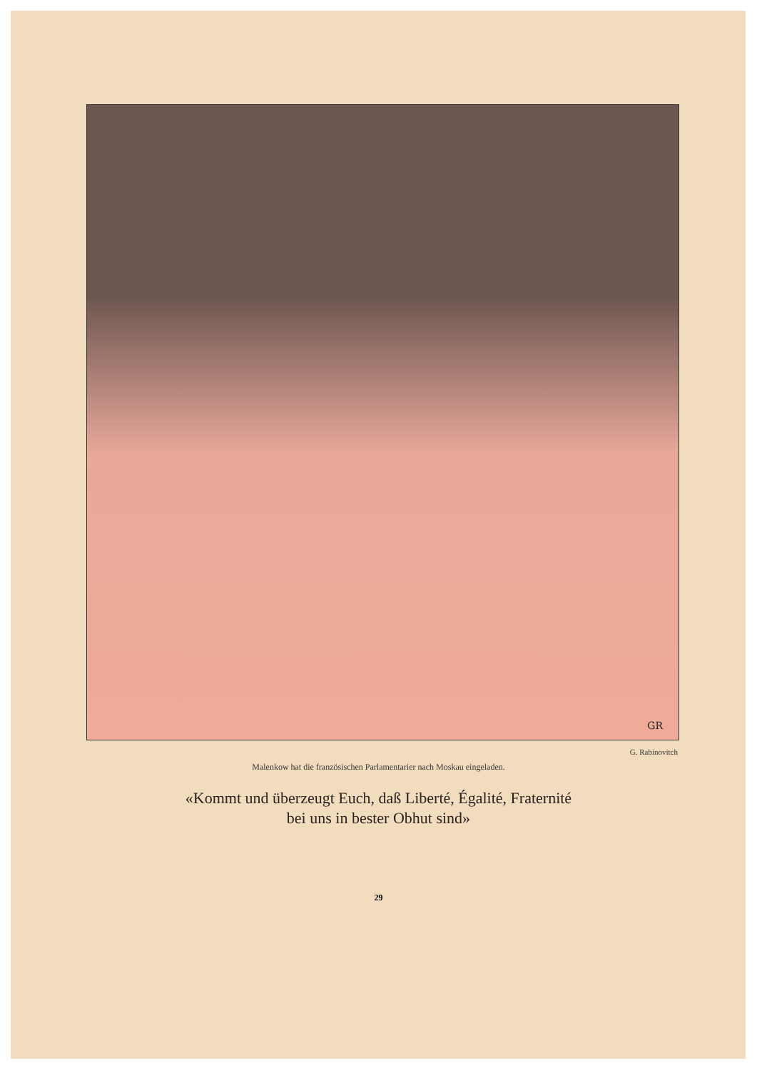GR
G. Rabinovitch
Malenkow hat die französischen Parlamentarier nach Moskau eingeladen.
«Kommt und überzeugt Euch, daß Liberté, Égalité, Fraternité
bei uns in bester Obhut sind»
29